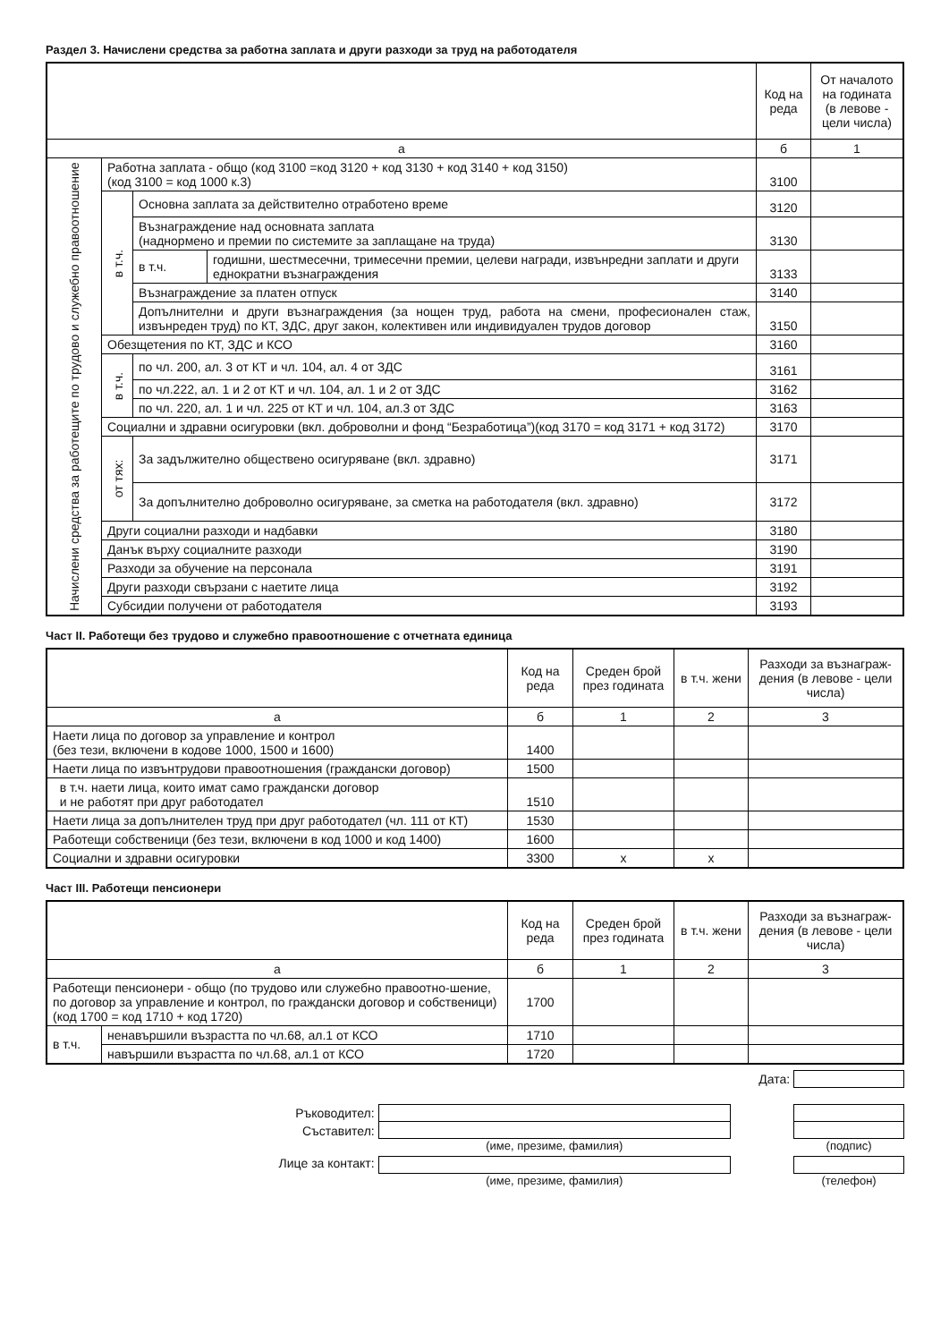Раздел 3. Начислени средства за работна заплата и други разходи за труд на работодателя
| | | | Код на реда | От началото на годината (в левове - цели числа) |
| --- | --- | --- | --- | --- |
| а | | | б | 1 |
| Начислени средства за работещите по трудово и служебно правоотношение | Работна заплата - общо (код 3100 =код 3120 + код 3130 + код 3140 + код 3150) (код 3100 = код 1000 к.3) | | 3100 | |
| | в т.ч. | Основна заплата за действително отработено време | 3120 | |
| | | Възнаграждение над основната заплата (наднормено и премии по системите за заплащане на труда) | 3130 | |
| | | / в т.ч. / годишни, шестмесечни, тримесечни премии, целеви награди, извънредни заплати и други еднократни възнаграждения / | 3133 | |
| | | Възнаграждение за платен отпуск | 3140 | |
| | | Допълнителни и други възнаграждения (за нощен труд, работа на смени, професионален стаж, извънреден труд) по КТ, ЗДС, друг закон, колективен или индивидуален трудов договор | 3150 | |
| | Обезщетения по КТ, ЗДС и КСО | | 3160 | |
| | в т.ч. | по чл. 200, ал. 3 от КТ и чл. 104, ал. 4 от ЗДС | 3161 | |
| | | по чл.222, ал. 1 и 2 от КТ и чл. 104, ал. 1 и 2 от ЗДС | 3162 | |
| | | по чл. 220, ал. 1 и чл. 225 от КТ и чл. 104, ал.3 от ЗДС | 3163 | |
| | Социални и здравни осигуровки (вкл. доброволни и фонд “Безработица”)(код 3170 = код 3171 + код 3172) | | 3170 | |
| | от тях: | За задължително обществено осигуряване (вкл. здравно) | 3171 | |
| | | За допълнително доброволно осигуряване, за сметка на работодателя (вкл. здравно) | 3172 | |
| | Други социални разходи и надбавки | | 3180 | |
| | Данък върху социалните разходи | | 3190 | |
| | Разходи за обучение на персонала | | 3191 | |
| | Други разходи свързани с наетите лица | | 3192 | |
| | Субсидии получени от работодателя | | 3193 | |
Част II. Работещи без трудово и служебно правоотношение с отчетната единица
| | Код на реда | Среден брой през годината | в т.ч. жени | Разходи за възнаграж-дения (в левове - цели числа) |
| --- | --- | --- | --- | --- |
| а | б | 1 | 2 | 3 |
| Наети лица по договор за управление и контрол (без тези, включени в кодове 1000, 1500 и 1600) | 1400 | | | |
| Наети лица по извънтрудови правоотношения (граждански договор) | 1500 | | | |
| в т.ч. наети лица, които имат само граждански договор и не работят при друг работодател | 1510 | | | |
| Наети лица за допълнителен труд при друг работодател (чл. 111 от КТ) | 1530 | | | |
| Работещи собственици (без тези, включени в код 1000 и код 1400) | 1600 | | | |
| Социални и здравни осигуровки | 3300 | x | x | |
Част III. Работещи пенсионери
| | | Код на реда | Среден брой през годината | в т.ч. жени | Разходи за възнаграж-дения (в левове - цели числа) |
| --- | --- | --- | --- | --- | --- |
| а | | б | 1 | 2 | 3 |
| Работещи пенсионери - общо (по трудово или служебно правоотно-шение, по договор за управление и контрол, по граждански договор и собственици) (код 1700 = код 1710 + код 1720) | | 1700 | | | |
| в т.ч. | ненавършили възрастта по чл.68, ал.1 от КСО | 1710 | | | |
| | навършили възрастта по чл.68, ал.1 от КСО | 1720 | | | |
Дата:
Ръководител:
Съставител:
(име, презиме, фамилия) (подпис)
Лице за контакт: (име, презиме, фамилия) (телефон)